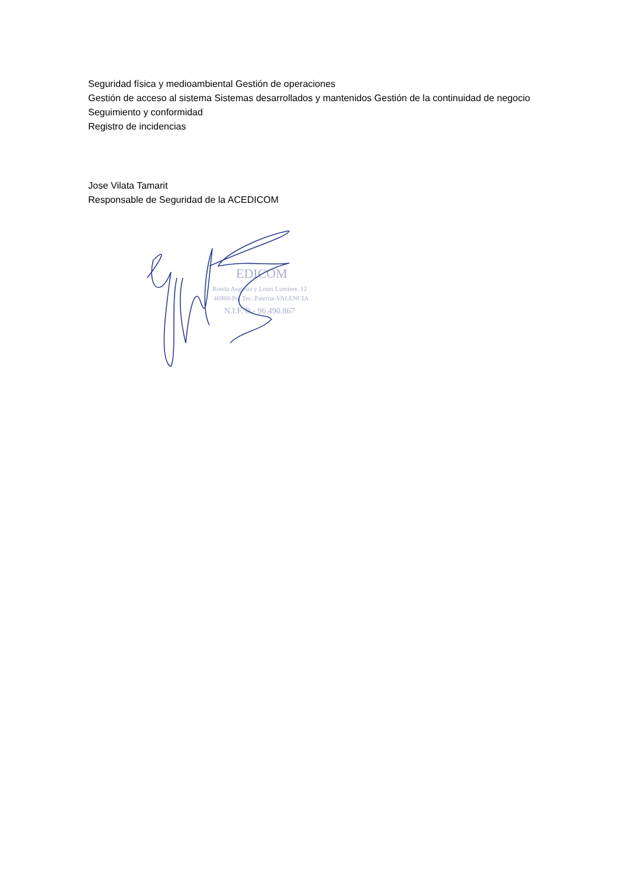Seguridad física y medioambiental Gestión de operaciones
Gestión de acceso al sistema Sistemas desarrollados y mantenidos Gestión de la continuidad de negocio Seguimiento y conformidad
Registro de incidencias
Jose Vilata Tamarit
Responsable de Seguridad de la ACEDICOM
EDICOM
Ronda Auguste y Louis Lumiere, 12
46980-Pq. Tec. Paterna-VALENCIA
N.I.F. B - 96.490.867